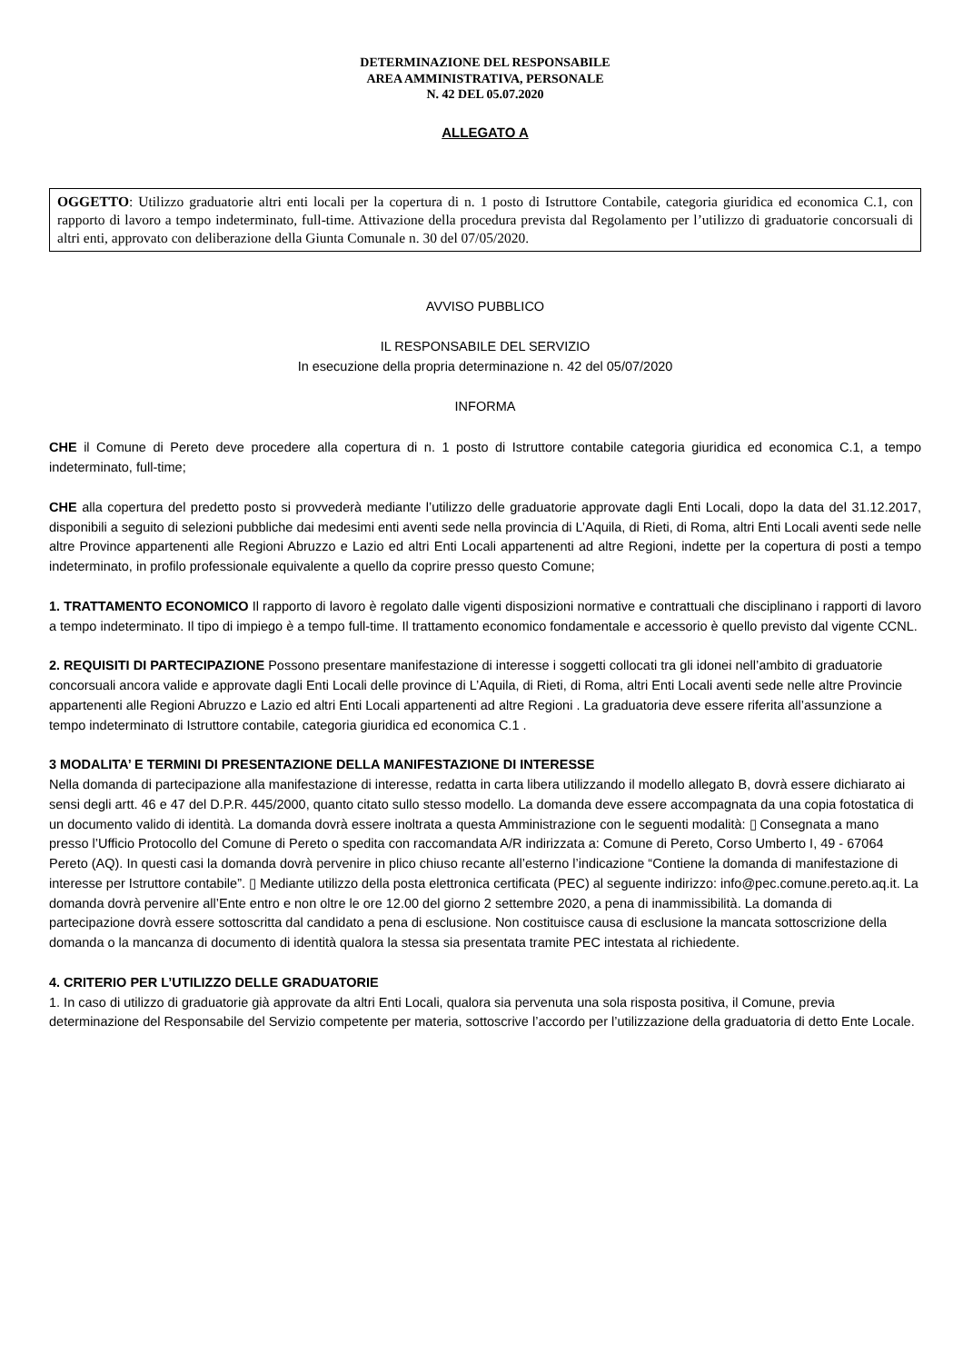DETERMINAZIONE DEL RESPONSABILE
AREA AMMINISTRATIVA, PERSONALE
N. 42 DEL 05.07.2020
ALLEGATO A
OGGETTO: Utilizzo graduatorie altri enti locali per la copertura di n. 1 posto di Istruttore Contabile, categoria giuridica ed economica C.1, con rapporto di lavoro a tempo indeterminato, full-time. Attivazione della procedura prevista dal Regolamento per l’utilizzo di graduatorie concorsuali di altri enti, approvato con deliberazione della Giunta Comunale n. 30 del 07/05/2020.
AVVISO PUBBLICO
IL RESPONSABILE DEL SERVIZIO
In esecuzione della propria determinazione n. 42 del 05/07/2020
INFORMA
CHE il Comune di Pereto deve procedere alla copertura di n. 1 posto di Istruttore contabile categoria giuridica ed economica C.1, a tempo indeterminato, full-time;
CHE alla copertura del predetto posto si provvederà mediante l’utilizzo delle graduatorie approvate dagli Enti Locali, dopo la data del 31.12.2017, disponibili a seguito di selezioni pubbliche dai medesimi enti aventi sede nella provincia di L’Aquila, di Rieti, di Roma, altri Enti Locali aventi sede nelle altre Province appartenenti alle Regioni Abruzzo e Lazio ed altri Enti Locali appartenenti ad altre Regioni, indette per la copertura di posti a tempo indeterminato, in profilo professionale equivalente a quello da coprire presso questo Comune;
1. TRATTAMENTO ECONOMICO Il rapporto di lavoro è regolato dalle vigenti disposizioni normative e contrattuali che disciplinano i rapporti di lavoro a tempo indeterminato. Il tipo di impiego è a tempo full-time. Il trattamento economico fondamentale e accessorio è quello previsto dal vigente CCNL.
2. REQUISITI DI PARTECIPAZIONE Possono presentare manifestazione di interesse i soggetti collocati tra gli idonei nell’ambito di graduatorie concorsuali ancora valide e approvate dagli Enti Locali delle province di L’Aquila, di Rieti, di Roma, altri Enti Locali aventi sede nelle altre Provincie appartenenti alle Regioni Abruzzo e Lazio ed altri Enti Locali appartenenti ad altre Regioni . La graduatoria deve essere riferita all’assunzione a tempo indeterminato di Istruttore contabile, categoria giuridica ed economica C.1 .
3 MODALITA’ E TERMINI DI PRESENTAZIONE DELLA MANIFESTAZIONE DI INTERESSE
Nella domanda di partecipazione alla manifestazione di interesse, redatta in carta libera utilizzando il modello allegato B, dovrà essere dichiarato ai sensi degli artt. 46 e 47 del D.P.R. 445/2000, quanto citato sullo stesso modello. La domanda deve essere accompagnata da una copia fotostatica di un documento valido di identità. La domanda dovrà essere inoltrata a questa Amministrazione con le seguenti modalità: ▯ Consegnata a mano presso l’Ufficio Protocollo del Comune di Pereto o spedita con raccomandata A/R indirizzata a: Comune di Pereto, Corso Umberto I, 49 - 67064 Pereto (AQ). In questi casi la domanda dovrà pervenire in plico chiuso recante all’esterno l’indicazione “Contiene la domanda di manifestazione di interesse per Istruttore contabile”. ▯ Mediante utilizzo della posta elettronica certificata (PEC) al seguente indirizzo: info@pec.comune.pereto.aq.it. La domanda dovrà pervenire all’Ente entro e non oltre le ore 12.00 del giorno 2 settembre 2020, a pena di inammissibilità. La domanda di partecipazione dovrà essere sottoscritta dal candidato a pena di esclusione. Non costituisce causa di esclusione la mancata sottoscrizione della domanda o la mancanza di documento di identità qualora la stessa sia presentata tramite PEC intestata al richiedente.
4. CRITERIO PER L’UTILIZZO DELLE GRADUATORIE
1. In caso di utilizzo di graduatorie già approvate da altri Enti Locali, qualora sia pervenuta una sola risposta positiva, il Comune, previa determinazione del Responsabile del Servizio competente per materia, sottoscrive l’accordo per l’utilizzazione della graduatoria di detto Ente Locale.